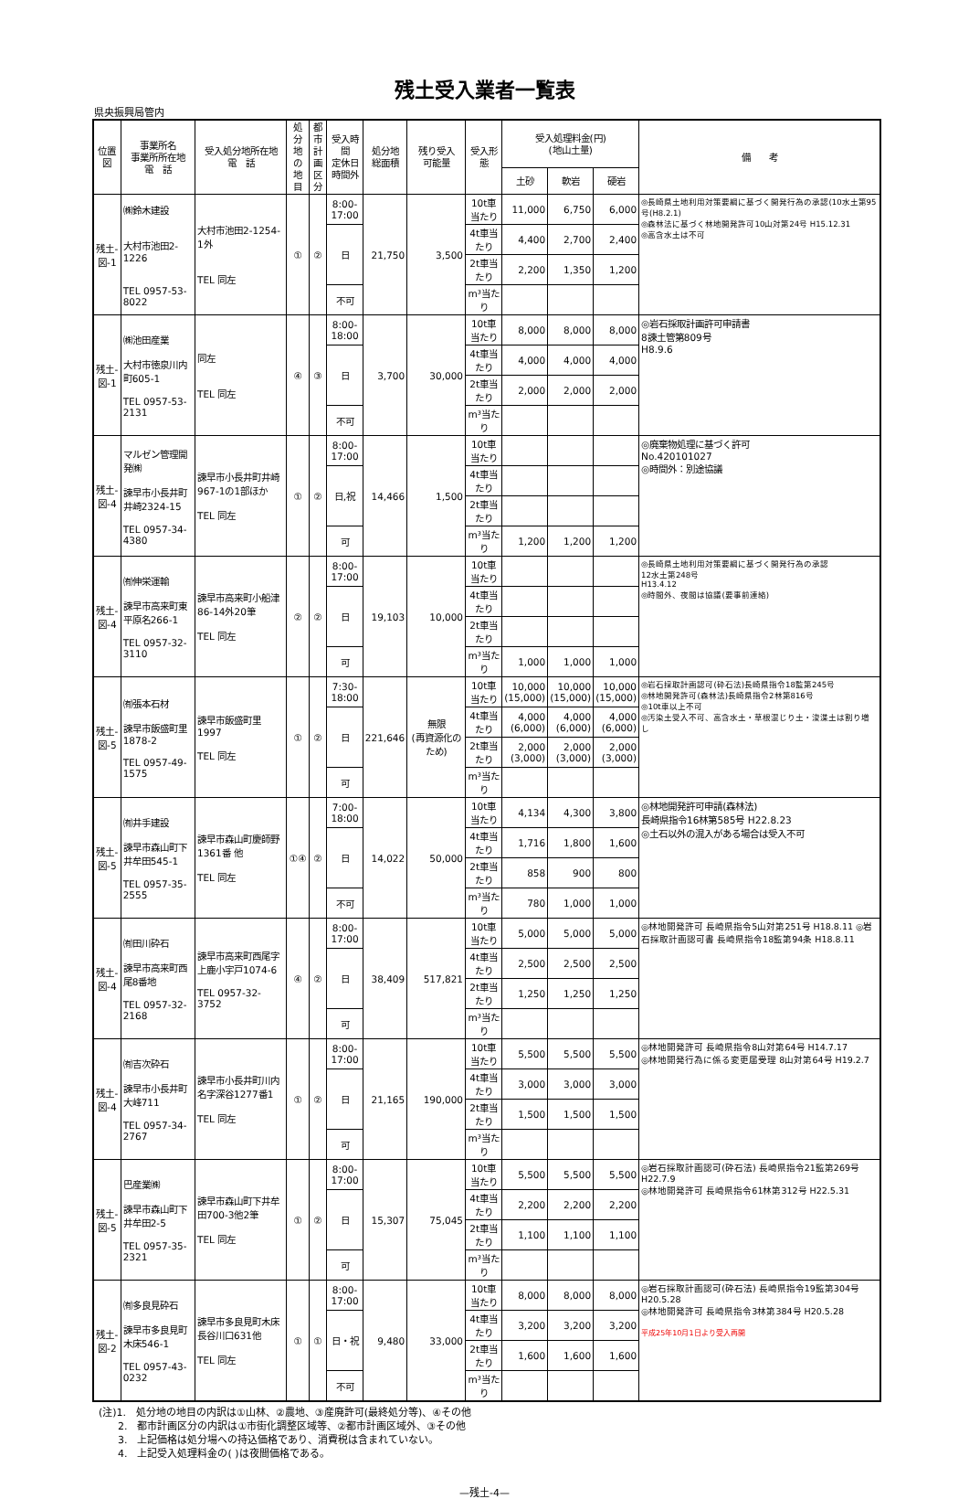残土受入業者一覧表
県央振興局管内
| 位置図 | 事業所名 事業所所在地 電 話 | 受入処分地所在地 電 話 | 処分 地の 地目 | 都市 計画 区分 | 受入時間 定休日 時間外 | 処分地 総面積 | 残り受入 可能量 | 受入形態 | 受入処理料金(円) (地山土量) | | | 備 考 |
| --- | --- | --- | --- | --- | --- | --- | --- | --- | --- | --- | --- | --- |
| | | | | | | | | | 土砂 | 軟岩 | 硬岩 | |
| 残土- 図-1 | ㈱鈴木建設 大村市池田2-1226 TEL 0957-53-8022 | 大村市池田2-1254-1外 TEL 同左 | ① | ② | 8:00- 17:00 | 21,750 | 3,500 | 10t車当たり | 11,000 | 6,750 | 6,000 | ◎長崎県土地利用対策要綱に基づく開発行為の承認(10水土第95号(H8.2.1) ◎森林法に基づく林地開発許可10山対第24号 H15.12.31 ◎高含水土は不可 |
| | | | | | 日 | | | 4t車当たり | 4,400 | 2,700 | 2,400 | |
| | | | | | | | | 2t車当たり | 2,200 | 1,350 | 1,200 | |
| | | | | | 不可 | | | m³当たり | | | | |
| 残土- 図-1 | ㈱池田産業 大村市徳泉川内町605-1 TEL 0957-53-2131 | 同左 TEL 同左 | ④ | ③ | 8:00- 18:00 | 3,700 | 30,000 | 10t車当たり | 8,000 | 8,000 | 8,000 | ◎岩石採取計画許可申請書 8諫土管第809号 H8.9.6 |
| | | | | | 日 | | | 4t車当たり | 4,000 | 4,000 | 4,000 | |
| | | | | | | | | 2t車当たり | 2,000 | 2,000 | 2,000 | |
| | | | | | 不可 | | | m³当たり | | | | |
| 残土- 図-4 | マルゼン管理開発㈱ 諫早市小長井町井崎2324-15 TEL 0957-34-4380 | 諫早市小長井町井崎967-1の1部ほか TEL 同左 | ① | ② | 8:00- 17:00 | 14,466 | 1,500 | 10t車当たり | | | | ◎廃棄物処理に基づく許可 No.420101027 ◎時間外：別途協議 |
| | | | | | 日,祝 | | | 4t車当たり | | | | |
| | | | | | | | | 2t車当たり | | | | |
| | | | | | 可 | | | m³当たり | 1,200 | 1,200 | 1,200 | |
| 残土- 図-4 | ㈲伸栄運輸 諫早市高来町東平原名266-1 TEL 0957-32-3110 | 諫早市高来町小船津86-14外20筆 TEL 同左 | ② | ② | 8:00- 17:00 | 19,103 | 10,000 | 10t車当たり | | | | ◎長崎県土地利用対策要綱に基づく開発行為の承認 12水土第248号 H13.4.12 ◎時間外、夜間は協議(要事前連絡) |
| | | | | | 日 | | | 4t車当たり | | | | |
| | | | | | | | | 2t車当たり | | | | |
| | | | | | 可 | | | m³当たり | 1,000 | 1,000 | 1,000 | |
| 残土- 図-5 | ㈲張本石材 諫早市飯盛町里1878-2 TEL 0957-49-1575 | 諫早市飯盛町里1997 TEL 同左 | ① | ② | 7:30- 18:00 | 221,646 | 無限 (再資源化のため) | 10t車当たり | 10,000 (15,000) | 10,000 (15,000) | 10,000 (15,000) | ◎岩石採取計画認可(砕石法)長崎県指令18監第245号 ◎林地開発許可(森林法)長崎県指令2林第816号 ◎10t車以上不可 ◎汚染土受入不可、高含水土・草根混じり土・浚渫土は割り増し |
| | | | | | 日 | | | 4t車当たり | 4,000 (6,000) | 4,000 (6,000) | 4,000 (6,000) | |
| | | | | | | | | 2t車当たり | 2,000 (3,000) | 2,000 (3,000) | 2,000 (3,000) | |
| | | | | | 可 | | | m³当たり | | | | |
| 残土- 図-5 | ㈲井手建設 諫早市森山町下井牟田545-1 TEL 0957-35-2555 | 諫早市森山町慶師野1361番 他 TEL 同左 | ①④ | ② | 7:00- 18:00 | 14,022 | 50,000 | 10t車当たり | 4,134 | 4,300 | 3,800 | ◎林地開発許可申請(森林法) 長崎県指令16林第585号 H22.8.23 ◎土石以外の混入がある場合は受入不可 |
| | | | | | 日 | | | 4t車当たり | 1,716 | 1,800 | 1,600 | |
| | | | | | | | | 2t車当たり | 858 | 900 | 800 | |
| | | | | | 不可 | | | m³当たり | 780 | 1,000 | 1,000 | |
| 残土- 図-4 | ㈲田川砕石 諫早市高来町西尾8番地 TEL 0957-32-2168 | 諫早市高来町西尾字上鹿小宇戸1074-6 TEL 0957-32-3752 | ④ | ② | 8:00- 17:00 | 38,409 | 517,821 | 10t車当たり | 5,000 | 5,000 | 5,000 | ◎林地開発許可 長崎県指令5山対第251号 H18.8.11 ◎岩石採取計画認可書 長崎県指令18監第94条 H18.8.11 |
| | | | | | 日 | | | 4t車当たり | 2,500 | 2,500 | 2,500 | |
| | | | | | | | | 2t車当たり | 1,250 | 1,250 | 1,250 | |
| | | | | | 可 | | | m³当たり | | | | |
| 残土- 図-4 | ㈲吉次砕石 諫早市小長井町大峰711 TEL 0957-34-2767 | 諫早市小長井町川内名字深谷1277番1 TEL 同左 | ① | ② | 8:00- 17:00 | 21,165 | 190,000 | 10t車当たり | 5,500 | 5,500 | 5,500 | ◎林地開発許可 長崎県指令8山対第64号 H14.7.17 ◎林地開発行為に係る変更届受理 8山対第64号 H19.2.7 |
| | | | | | 日 | | | 4t車当たり | 3,000 | 3,000 | 3,000 | |
| | | | | | | | | 2t車当たり | 1,500 | 1,500 | 1,500 | |
| | | | | | 可 | | | m³当たり | | | | |
| 残土- 図-5 | 巴産業㈱ 諫早市森山町下井牟田2-5 TEL 0957-35-2321 | 諫早市森山町下井牟田700-3他2筆 TEL 同左 | ① | ② | 8:00- 17:00 | 15,307 | 75,045 | 10t車当たり | 5,500 | 5,500 | 5,500 | ◎岩石採取計画認可(砕石法) 長崎県指令21監第269号 H22.7.9 ◎林地開発許可 長崎県指令61林第312号 H22.5.31 |
| | | | | | 日 | | | 4t車当たり | 2,200 | 2,200 | 2,200 | |
| | | | | | | | | 2t車当たり | 1,100 | 1,100 | 1,100 | |
| | | | | | 可 | | | m³当たり | | | | |
| 残土- 図-2 | ㈲多良見砕石 諫早市多良見町木床546-1 TEL 0957-43-0232 | 諫早市多良見町木床長谷川口631他 TEL 同左 | ① | ① | 8:00- 17:00 | 9,480 | 33,000 | 10t車当たり | 8,000 | 8,000 | 8,000 | ◎岩石採取計画認可(砕石法) 長崎県指令19監第304号 H20.5.28 ◎林地開発許可 長崎県指令3林第384号 H20.5.28 平成25年10月1日より受入再開 |
| | | | | | 日・祝 | | | 4t車当たり | 3,200 | 3,200 | 3,200 | |
| | | | | | | | | 2t車当たり | 1,600 | 1,600 | 1,600 | |
| | | | | | 不可 | | | m³当たり | | | | |
(注)1.　処分地の地目の内訳は①山林、②農地、③産廃許可(最終処分等)、④その他
2.　都市計画区分の内訳は①市街化調整区域等、②都市計画区域外、③その他
3.　上記価格は処分場への持込価格であり、消費税は含まれていない。
4.　上記受入処理料金の( )は夜間価格である。
—残土-4—